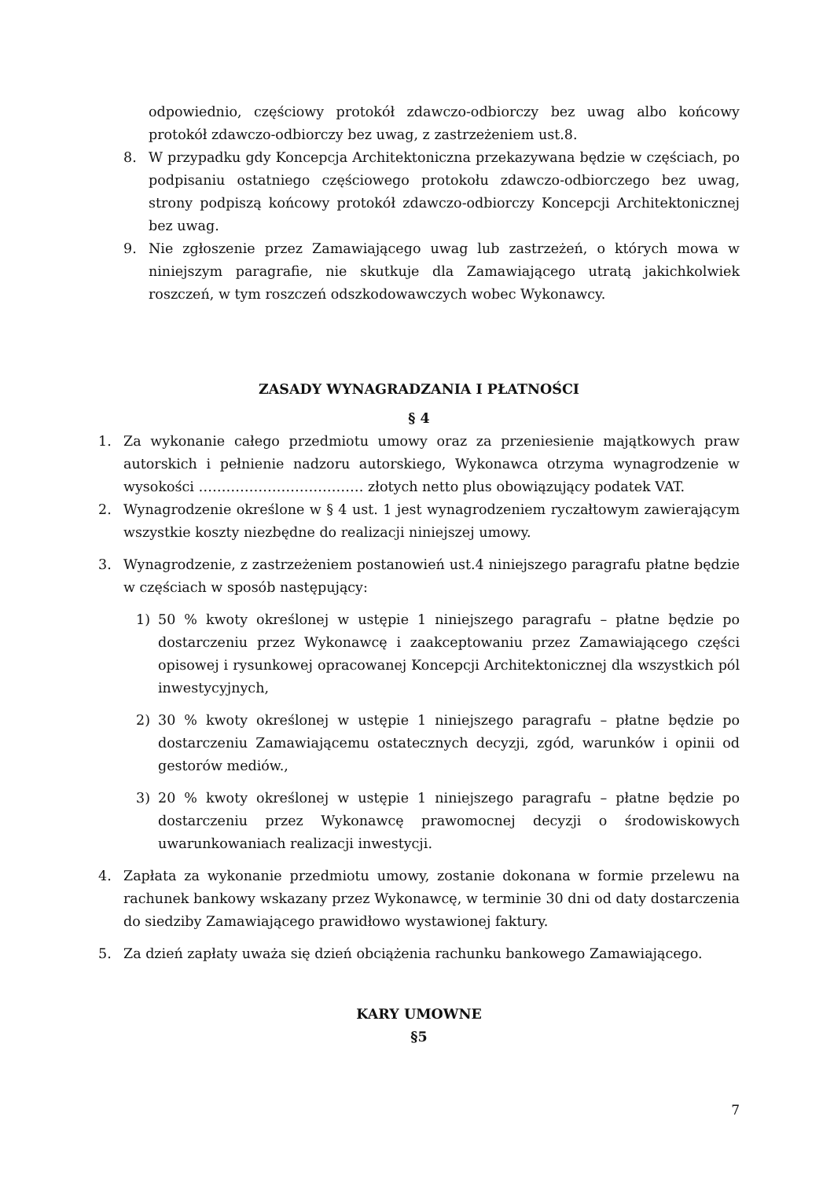odpowiednio, częściowy protokół zdawczo-odbiorczy bez uwag albo końcowy protokół zdawczo-odbiorczy bez uwag, z zastrzeżeniem ust.8.
8. W przypadku gdy Koncepcja Architektoniczna przekazywana będzie w częściach, po podpisaniu ostatniego częściowego protokołu zdawczo-odbiorczego bez uwag, strony podpiszą końcowy protokół zdawczo-odbiorczy Koncepcji Architektonicznej bez uwag.
9. Nie zgłoszenie przez Zamawiającego uwag lub zastrzeżeń, o których mowa w niniejszym paragrafie, nie skutkuje dla Zamawiającego utratą jakichkolwiek roszczeń, w tym roszczeń odszkodowawczych wobec Wykonawcy.
ZASADY WYNAGRADZANIA I PŁATNOŚCI
§ 4
1. Za wykonanie całego przedmiotu umowy oraz za przeniesienie majątkowych praw autorskich i pełnienie nadzoru autorskiego, Wykonawca otrzyma wynagrodzenie w wysokości ……………………………… złotych netto plus obowiązujący podatek VAT.
2. Wynagrodzenie określone w § 4 ust. 1 jest wynagrodzeniem ryczałtowym zawierającym wszystkie koszty niezbędne do realizacji niniejszej umowy.
3. Wynagrodzenie, z zastrzeżeniem postanowień ust.4 niniejszego paragrafu płatne będzie w częściach w sposób następujący:
1) 50 % kwoty określonej w ustępie 1 niniejszego paragrafu – płatne będzie po dostarczeniu przez Wykonawcę i zaakceptowaniu przez Zamawiającego części opisowej i rysunkowej opracowanej Koncepcji Architektonicznej dla wszystkich pól inwestycyjnych,
2) 30 % kwoty określonej w ustępie 1 niniejszego paragrafu – płatne będzie po dostarczeniu Zamawiającemu ostatecznych decyzji, zgód, warunków i opinii od gestorów mediów.,
3) 20 % kwoty określonej w ustępie 1 niniejszego paragrafu – płatne będzie po dostarczeniu przez Wykonawcę prawomocnej decyzji o środowiskowych uwarunkowaniach realizacji inwestycji.
4. Zapłata za wykonanie przedmiotu umowy, zostanie dokonana w formie przelewu na rachunek bankowy wskazany przez Wykonawcę, w terminie 30 dni od daty dostarczenia do siedziby Zamawiającego prawidłowo wystawionej faktury.
5. Za dzień zapłaty uważa się dzień obciążenia rachunku bankowego Zamawiającego.
KARY UMOWNE
§5
7